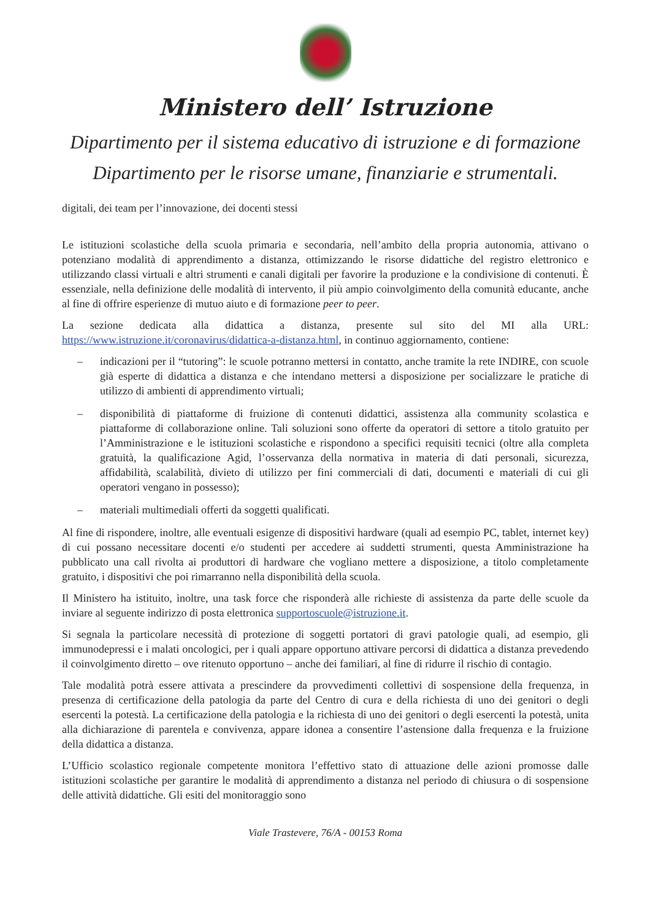Ministero dell’ Istruzione
Dipartimento per il sistema educativo di istruzione e di formazione
Dipartimento per le risorse umane, finanziarie e strumentali.
digitali, dei team per l’innovazione, dei docenti stessi
Le istituzioni scolastiche della scuola primaria e secondaria, nell’ambito della propria autonomia, attivano o potenziano modalità di apprendimento a distanza, ottimizzando le risorse didattiche del registro elettronico e utilizzando classi virtuali e altri strumenti e canali digitali per favorire la produzione e la condivisione di contenuti. È essenziale, nella definizione delle modalità di intervento, il più ampio coinvolgimento della comunità educante, anche al fine di offrire esperienze di mutuo aiuto e di formazione peer to peer.
La sezione dedicata alla didattica a distanza, presente sul sito del MI alla URL: https://www.istruzione.it/coronavirus/didattica-a-distanza.html, in continuo aggiornamento, contiene:
– indicazioni per il “tutoring”: le scuole potranno mettersi in contatto, anche tramite la rete INDIRE, con scuole già esperte di didattica a distanza e che intendano mettersi a disposizione per socializzare le pratiche di utilizzo di ambienti di apprendimento virtuali;
– disponibilità di piattaforme di fruizione di contenuti didattici, assistenza alla community scolastica e piattaforme di collaborazione online. Tali soluzioni sono offerte da operatori di settore a titolo gratuito per l’Amministrazione e le istituzioni scolastiche e rispondono a specifici requisiti tecnici (oltre alla completa gratuità, la qualificazione Agid, l’osservanza della normativa in materia di dati personali, sicurezza, affidabilità, scalabilità, divieto di utilizzo per fini commerciali di dati, documenti e materiali di cui gli operatori vengano in possesso);
– materiali multimediali offerti da soggetti qualificati.
Al fine di rispondere, inoltre, alle eventuali esigenze di dispositivi hardware (quali ad esempio PC, tablet, internet key) di cui possano necessitare docenti e/o studenti per accedere ai suddetti strumenti, questa Amministrazione ha pubblicato una call rivolta ai produttori di hardware che vogliano mettere a disposizione, a titolo completamente gratuito, i dispositivi che poi rimarranno nella disponibilità della scuola.
Il Ministero ha istituito, inoltre, una task force che risponderà alle richieste di assistenza da parte delle scuole da inviare al seguente indirizzo di posta elettronica supportoscuole@istruzione.it.
Si segnala la particolare necessità di protezione di soggetti portatori di gravi patologie quali, ad esempio, gli immunodepressi e i malati oncologici, per i quali appare opportuno attivare percorsi di didattica a distanza prevedendo il coinvolgimento diretto – ove ritenuto opportuno – anche dei familiari, al fine di ridurre il rischio di contagio.
Tale modalità potrà essere attivata a prescindere da provvedimenti collettivi di sospensione della frequenza, in presenza di certificazione della patologia da parte del Centro di cura e della richiesta di uno dei genitori o degli esercenti la potestà. La certificazione della patologia e la richiesta di uno dei genitori o degli esercenti la potestà, unita alla dichiarazione di parentela e convivenza, appare idonea a consentire l’astensione dalla frequenza e la fruizione della didattica a distanza.
L’Ufficio scolastico regionale competente monitora l’effettivo stato di attuazione delle azioni promosse dalle istituzioni scolastiche per garantire le modalità di apprendimento a distanza nel periodo di chiusura o di sospensione delle attività didattiche. Gli esiti del monitoraggio sono
Viale Trastevere, 76/A - 00153 Roma